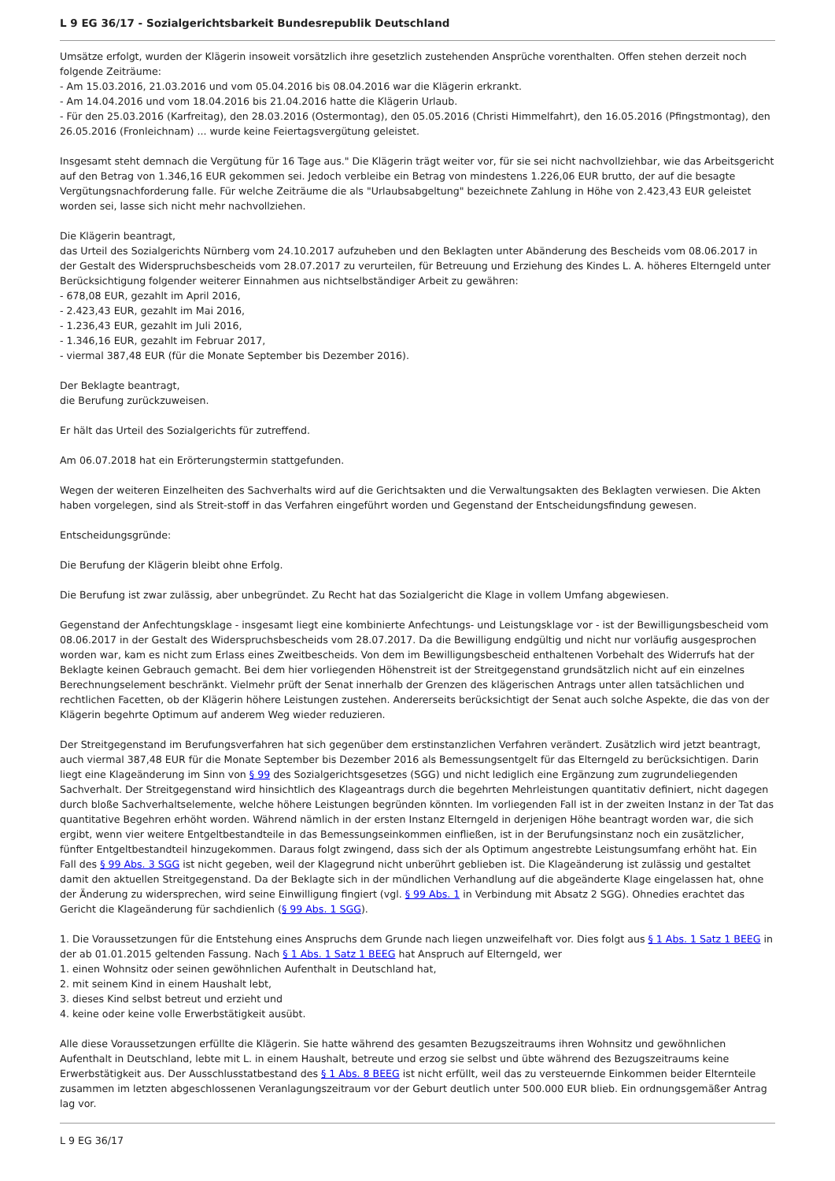L 9 EG 36/17 - Sozialgerichtsbarkeit Bundesrepublik Deutschland
Umsätze erfolgt, wurden der Klägerin insoweit vorsätzlich ihre gesetzlich zustehenden Ansprüche vorenthalten. Offen stehen derzeit noch folgende Zeiträume:
- Am 15.03.2016, 21.03.2016 und vom 05.04.2016 bis 08.04.2016 war die Klägerin erkrankt.
- Am 14.04.2016 und vom 18.04.2016 bis 21.04.2016 hatte die Klägerin Urlaub.
- Für den 25.03.2016 (Karfreitag), den 28.03.2016 (Ostermontag), den 05.05.2016 (Christi Himmelfahrt), den 16.05.2016 (Pfingstmontag), den 26.05.2016 (Fronleichnam) ... wurde keine Feiertagsvergütung geleistet.
Insgesamt steht demnach die Vergütung für 16 Tage aus." Die Klägerin trägt weiter vor, für sie sei nicht nachvollziehbar, wie das Arbeitsgericht auf den Betrag von 1.346,16 EUR gekommen sei. Jedoch verbleibe ein Betrag von mindestens 1.226,06 EUR brutto, der auf die besagte Vergütungsnachforderung falle. Für welche Zeiträume die als "Urlaubsabgeltung" bezeichnete Zahlung in Höhe von 2.423,43 EUR geleistet worden sei, lasse sich nicht mehr nachvollziehen.
Die Klägerin beantragt,
das Urteil des Sozialgerichts Nürnberg vom 24.10.2017 aufzuheben und den Beklagten unter Abänderung des Bescheids vom 08.06.2017 in der Gestalt des Widerspruchsbescheids vom 28.07.2017 zu verurteilen, für Betreuung und Erziehung des Kindes L. A. höheres Elterngeld unter Berücksichtigung folgender weiterer Einnahmen aus nichtselbständiger Arbeit zu gewähren:
- 678,08 EUR, gezahlt im April 2016,
- 2.423,43 EUR, gezahlt im Mai 2016,
- 1.236,43 EUR, gezahlt im Juli 2016,
- 1.346,16 EUR, gezahlt im Februar 2017,
- viermal 387,48 EUR (für die Monate September bis Dezember 2016).
Der Beklagte beantragt,
die Berufung zurückzuweisen.
Er hält das Urteil des Sozialgerichts für zutreffend.
Am 06.07.2018 hat ein Erörterungstermin stattgefunden.
Wegen der weiteren Einzelheiten des Sachverhalts wird auf die Gerichtsakten und die Verwaltungsakten des Beklagten verwiesen. Die Akten haben vorgelegen, sind als Streit-stoff in das Verfahren eingeführt worden und Gegenstand der Entscheidungsfindung gewesen.
Entscheidungsgründe:
Die Berufung der Klägerin bleibt ohne Erfolg.
Die Berufung ist zwar zulässig, aber unbegründet. Zu Recht hat das Sozialgericht die Klage in vollem Umfang abgewiesen.
Gegenstand der Anfechtungsklage - insgesamt liegt eine kombinierte Anfechtungs- und Leistungsklage vor - ist der Bewilligungsbescheid vom 08.06.2017 in der Gestalt des Widerspruchsbescheids vom 28.07.2017. Da die Bewilligung endgültig und nicht nur vorläufig ausgesprochen worden war, kam es nicht zum Erlass eines Zweitbescheids. Von dem im Bewilligungsbescheid enthaltenen Vorbehalt des Widerrufs hat der Beklagte keinen Gebrauch gemacht. Bei dem hier vorliegenden Höhenstreit ist der Streitgegenstand grundsätzlich nicht auf ein einzelnes Berechnungselement beschränkt. Vielmehr prüft der Senat innerhalb der Grenzen des klägerischen Antrags unter allen tatsächlichen und rechtlichen Facetten, ob der Klägerin höhere Leistungen zustehen. Andererseits berücksichtigt der Senat auch solche Aspekte, die das von der Klägerin begehrte Optimum auf anderem Weg wieder reduzieren.
Der Streitgegenstand im Berufungsverfahren hat sich gegenüber dem erstinstanzlichen Verfahren verändert. Zusätzlich wird jetzt beantragt, auch viermal 387,48 EUR für die Monate September bis Dezember 2016 als Bemessungsentgelt für das Elterngeld zu berücksichtigen. Darin liegt eine Klageänderung im Sinn von § 99 des Sozialgerichtsgesetzes (SGG) und nicht lediglich eine Ergänzung zum zugrundeliegenden Sachverhalt. Der Streitgegenstand wird hinsichtlich des Klageantrags durch die begehrten Mehrleistungen quantitativ definiert, nicht dagegen durch bloße Sachverhaltselemente, welche höhere Leistungen begründen könnten. Im vorliegenden Fall ist in der zweiten Instanz in der Tat das quantitative Begehren erhöht worden. Während nämlich in der ersten Instanz Elterngeld in derjenigen Höhe beantragt worden war, die sich ergibt, wenn vier weitere Entgeltbestandteile in das Bemessungseinkommen einfließen, ist in der Berufungsinstanz noch ein zusätzlicher, fünfter Entgeltbestandteil hinzugekommen. Daraus folgt zwingend, dass sich der als Optimum angestrebte Leistungsumfang erhöht hat. Ein Fall des § 99 Abs. 3 SGG ist nicht gegeben, weil der Klagegrund nicht unberührt geblieben ist. Die Klageänderung ist zulässig und gestaltet damit den aktuellen Streitgegenstand. Da der Beklagte sich in der mündlichen Verhandlung auf die abgeänderte Klage eingelassen hat, ohne der Änderung zu widersprechen, wird seine Einwilligung fingiert (vgl. § 99 Abs. 1 in Verbindung mit Absatz 2 SGG). Ohnedies erachtet das Gericht die Klageänderung für sachdienlich (§ 99 Abs. 1 SGG).
1. Die Voraussetzungen für die Entstehung eines Anspruchs dem Grunde nach liegen unzweifelhaft vor. Dies folgt aus § 1 Abs. 1 Satz 1 BEEG in der ab 01.01.2015 geltenden Fassung. Nach § 1 Abs. 1 Satz 1 BEEG hat Anspruch auf Elterngeld, wer
1. einen Wohnsitz oder seinen gewöhnlichen Aufenthalt in Deutschland hat,
2. mit seinem Kind in einem Haushalt lebt,
3. dieses Kind selbst betreut und erzieht und
4. keine oder keine volle Erwerbstätigkeit ausübt.
Alle diese Voraussetzungen erfüllte die Klägerin. Sie hatte während des gesamten Bezugszeitraums ihren Wohnsitz und gewöhnlichen Aufenthalt in Deutschland, lebte mit L. in einem Haushalt, betreute und erzog sie selbst und übte während des Bezugszeitraums keine Erwerbstätigkeit aus. Der Ausschlusstatbestand des § 1 Abs. 8 BEEG ist nicht erfüllt, weil das zu versteuernde Einkommen beider Elternteile zusammen im letzten abgeschlossenen Veranlagungszeitraum vor der Geburt deutlich unter 500.000 EUR blieb. Ein ordnungsgemäßer Antrag lag vor.
L 9 EG 36/17